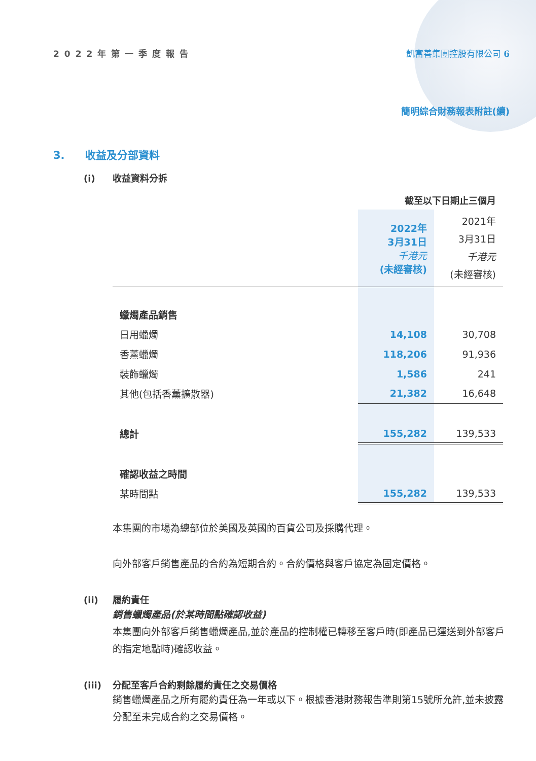2022年第一季度報告 凱富善集團控股有限公司 6
簡明綜合財務報表附註(續)
3. 收益及分部資料
(i) 收益資料分拆
| | 截至以下日期止三個月 | |
| --- | --- | --- |
| | 2022年 3月31日 千港元 (未經審核) | 2021年 3月31日 千港元 (未經審核) |
| 蠟燭產品銷售 | | |
| 日用蠟燭 | 14,108 | 30,708 |
| 香薰蠟燭 | 118,206 | 91,936 |
| 裝飾蠟燭 | 1,586 | 241 |
| 其他(包括香薰擴散器) | 21,382 | 16,648 |
| 總計 | 155,282 | 139,533 |
| 確認收益之時間 | | |
| 某時間點 | 155,282 | 139,533 |
本集團的市場為總部位於美國及英國的百貨公司及採購代理。
向外部客戶銷售產品的合約為短期合約。合約價格與客戶協定為固定價格。
(ii) 履約責任
銷售蠟燭產品(於某時間點確認收益)
本集團向外部客戶銷售蠟燭產品,並於產品的控制權已轉移至客戶時(即產品已運送到外部客戶的指定地點時)確認收益。
(iii) 分配至客戶合約剩餘履約責任之交易價格
銷售蠟燭產品之所有履約責任為一年或以下。根據香港財務報告準則第15號所允許,並未披露分配至未完成合約之交易價格。